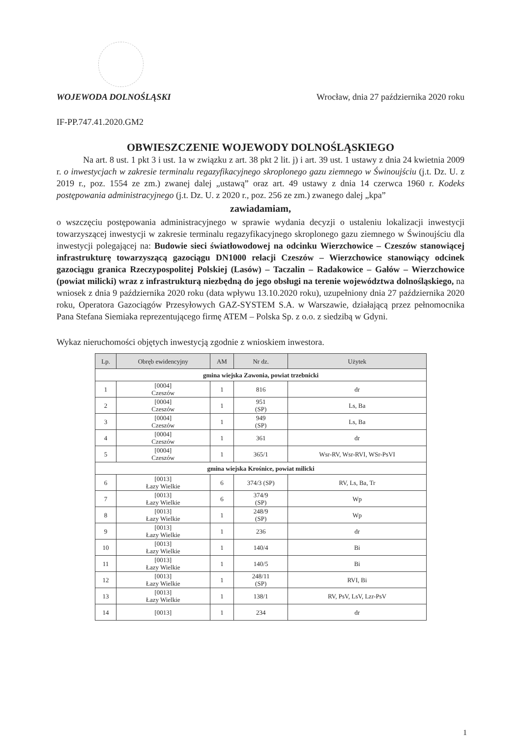WOJEWODA DOLNOŚLĄSKI Wrocław, dnia 27 października 2020 roku
IF-PP.747.41.2020.GM2
OBWIESZCZENIE WOJEWODY DOLNOŚLĄSKIEGO
   Na art. 8 ust. 1 pkt 3 i ust. 1a w związku z art. 38 pkt 2 lit. j) i art. 39 ust. 1 ustawy z dnia 24 kwietnia 2009 r. o inwestycjach w zakresie terminalu regazyfikacyjnego skroplonego gazu ziemnego w Świnoujściu (j.t. Dz. U. z 2019 r., poz. 1554 ze zm.) zwanej dalej „ustawą” oraz art. 49 ustawy z dnia 14 czerwca 1960 r. Kodeks postępowania administracyjnego (j.t. Dz. U. z 2020 r., poz. 256 ze zm.) zwanego dalej „kpa”
zawiadamiam,
o wszczęciu postępowania administracyjnego w sprawie wydania decyzji o ustaleniu lokalizacji inwestycji towarzyszącej inwestycji w zakresie terminalu regazyfikacyjnego skroplonego gazu ziemnego w Świnoujściu dla inwestycji polegającej na: Budowie sieci światłowodowej na odcinku Wierzchowice – Czeszów stanowiącej infrastrukturę towarzyszącą gazociągu DN1000 relacji Czeszów – Wierzchowice stanowiący odcinek gazociągu granica Rzeczypospolitej Polskiej (Lasów) – Taczalin – Radakowice – Gałów – Wierzchowice (powiat milicki) wraz z infrastrukturą niezbędną do jego obsługi na terenie województwa dolnośląskiego, na wniosek z dnia 9 października 2020 roku (data wpływu 13.10.2020 roku), uzupełniony dnia 27 października 2020 roku, Operatora Gazociągów Przesyłowych GAZ-SYSTEM S.A. w Warszawie, działającą przez pełnomocnika Pana Stefana Siemiaka reprezentującego firmę ATEM – Polska Sp. z o.o. z siedzibą w Gdyni.
Wykaz nieruchomości objętych inwestycją zgodnie z wnioskiem inwestora.
| Lp. | Obręb ewidencyjny | AM | Nr dz. | Użytek |
| --- | --- | --- | --- | --- |
| gmina wiejska Zawonia, powiat trzebnicki | | | | |
| 1 | [0004] Czeszów | 1 | 816 | dr |
| 2 | [0004] Czeszów | 1 | 951 (SP) | Ls, Ba |
| 3 | [0004] Czeszów | 1 | 949 (SP) | Ls, Ba |
| 4 | [0004] Czeszów | 1 | 361 | dr |
| 5 | [0004] Czeszów | 1 | 365/1 | Wsr-RV, Wsr-RVI, WSr-PsVI |
| gmina wiejska Krośnice, powiat milicki | | | | |
| 6 | [0013] Łazy Wielkie | 6 | 374/3 (SP) | RV, Ls, Ba, Tr |
| 7 | [0013] Łazy Wielkie | 6 | 374/9 (SP) | Wp |
| 8 | [0013] Łazy Wielkie | 1 | 248/9 (SP) | Wp |
| 9 | [0013] Łazy Wielkie | 1 | 236 | dr |
| 10 | [0013] Łazy Wielkie | 1 | 140/4 | Bi |
| 11 | [0013] Łazy Wielkie | 1 | 140/5 | Bi |
| 12 | [0013] Łazy Wielkie | 1 | 248/11 (SP) | RVI, Bi |
| 13 | [0013] Łazy Wielkie | 1 | 138/1 | RV, PsV, LsV, Lzr-PsV |
| 14 | [0013] | 1 | 234 | dr |
1